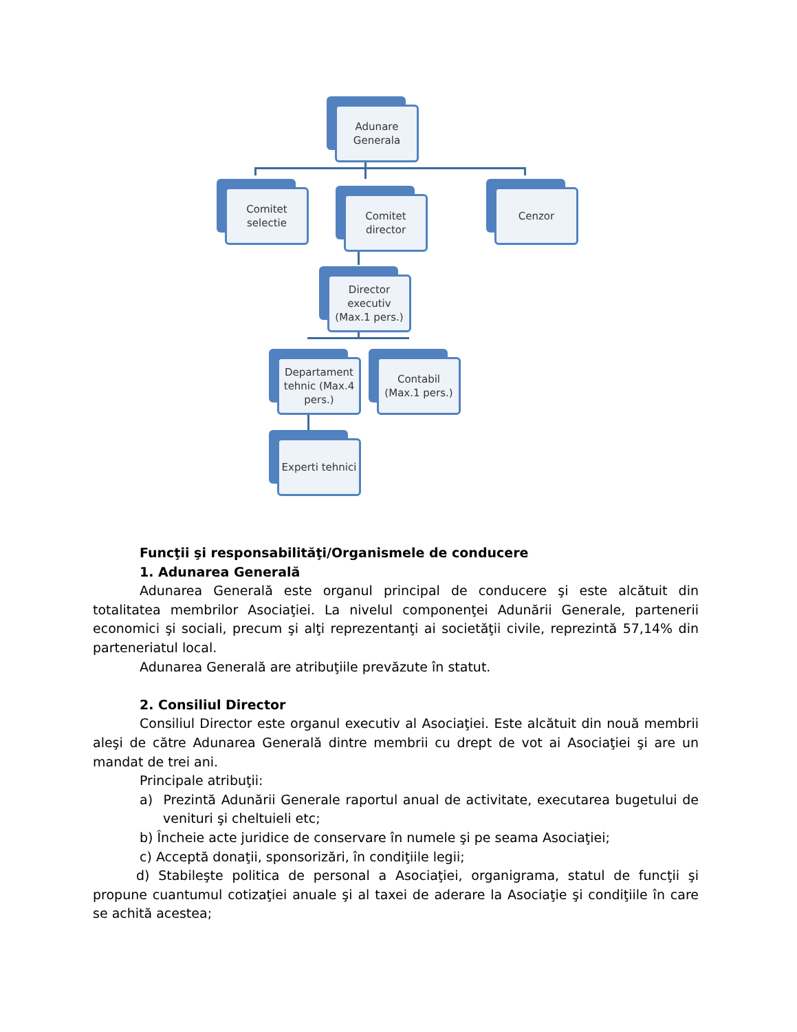Adunare
Generala
Comitet
selectie
Comitet
director
Cenzor
Director executiv (Max.1 pers.)
Departament tehnic (Max.4 pers.)
Contabil
(Max.1 pers.)
Experti tehnici
Funcţii şi responsabilităţi/Organismele de conducere
1. Adunarea Generală
Adunarea Generală este organul principal de conducere şi este alcătuit din totalitatea membrilor Asociaţiei. La nivelul componenţei Adunării Generale, partenerii economici şi sociali, precum şi alţi reprezentanţi ai societăţii civile, reprezintă 57,14% din parteneriatul local.
Adunarea Generală are atribuţiile prevăzute în statut.
2. Consiliul Director
Consiliul Director este organul executiv al Asociaţiei. Este alcătuit din nouă membrii aleşi de către Adunarea Generală dintre membrii cu drept de vot ai Asociaţiei şi are un mandat de trei ani.
Principale atribuţii:
a) Prezintă Adunării Generale raportul anual de activitate, executarea bugetului de venituri şi cheltuieli etc;
b) Încheie acte juridice de conservare în numele şi pe seama Asociaţiei;
c) Acceptă donaţii, sponsorizări, în condiţiile legii;
d) Stabileşte politica de personal a Asociaţiei, organigrama, statul de funcţii şi propune cuantumul cotizaţiei anuale şi al taxei de aderare la Asociaţie şi condiţiile în care se achită acestea;